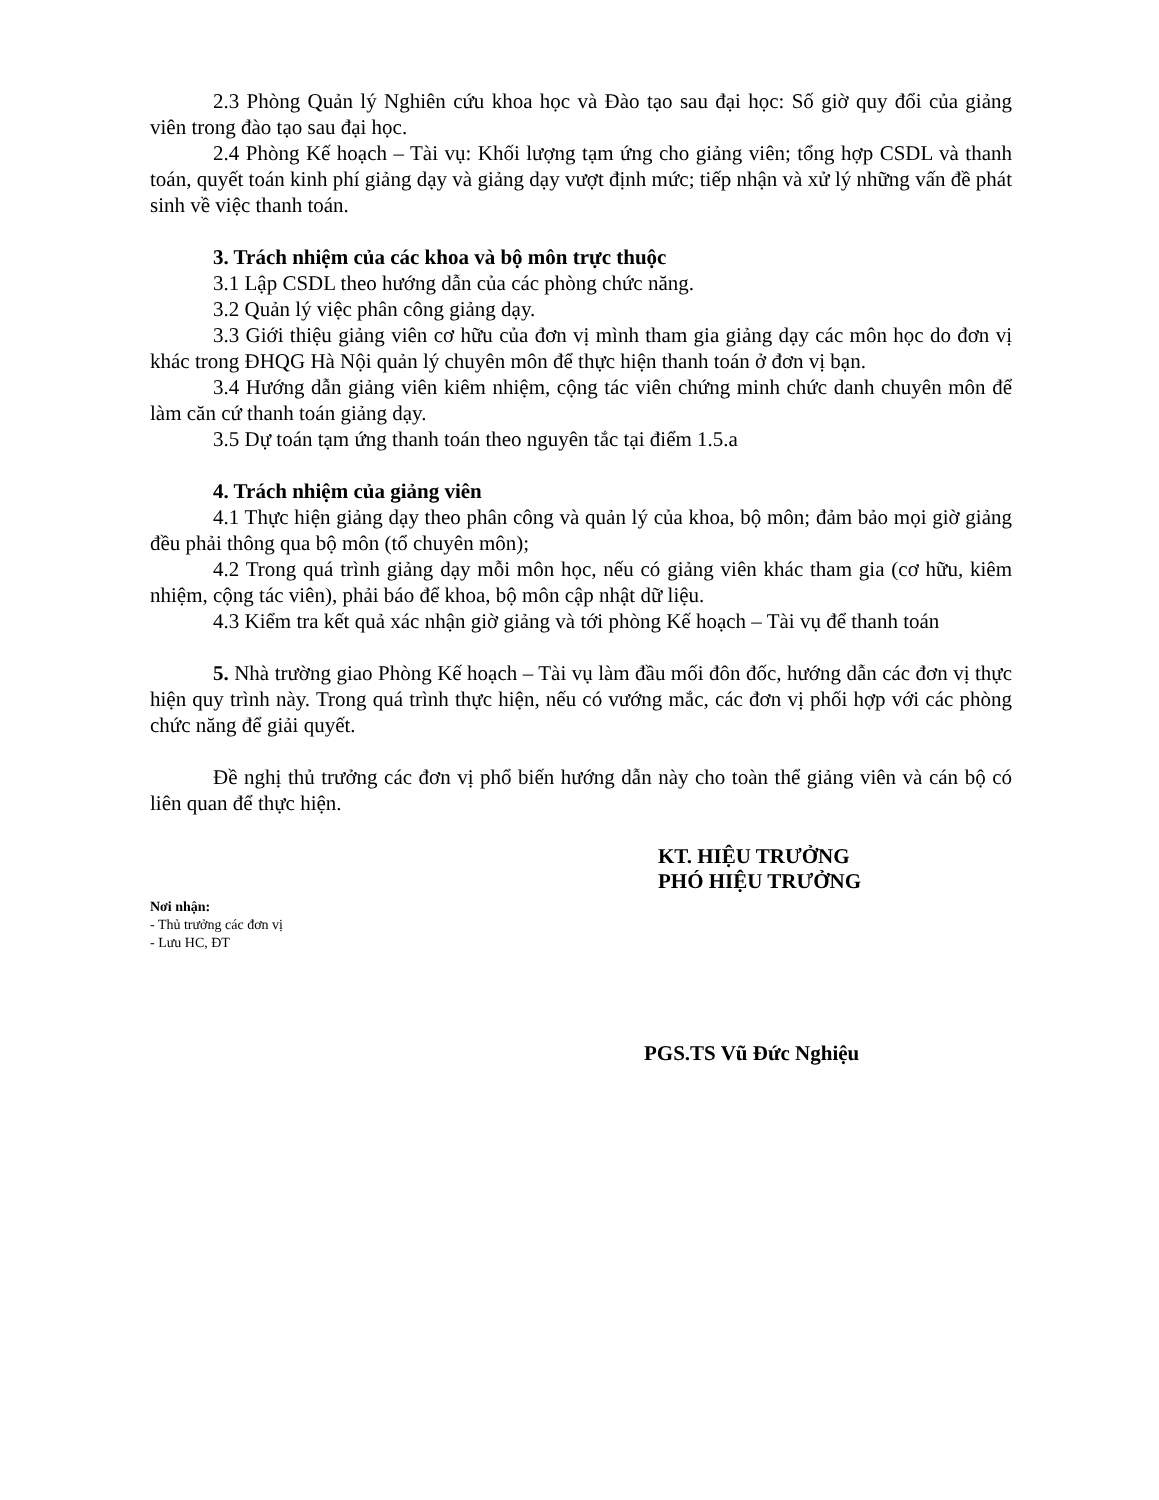2.3 Phòng Quản lý Nghiên cứu khoa học và Đào tạo sau đại học: Số giờ quy đổi của giảng viên trong đào tạo sau đại học.
2.4 Phòng Kế hoạch – Tài vụ: Khối lượng tạm ứng cho giảng viên; tổng hợp CSDL và thanh toán, quyết toán kinh phí giảng dạy và giảng dạy vượt định mức; tiếp nhận và xử lý những vấn đề phát sinh về việc thanh toán.
3. Trách nhiệm của các khoa và bộ môn trực thuộc
3.1 Lập CSDL theo hướng dẫn của các phòng chức năng.
3.2 Quản lý việc phân công giảng dạy.
3.3 Giới thiệu giảng viên cơ hữu của đơn vị mình tham gia giảng dạy các môn học do đơn vị khác trong ĐHQG Hà Nội quản lý chuyên môn để thực hiện thanh toán ở đơn vị bạn.
3.4 Hướng dẫn giảng viên kiêm nhiệm, cộng tác viên chứng minh chức danh chuyên môn để làm căn cứ thanh toán giảng dạy.
3.5 Dự toán tạm ứng thanh toán theo nguyên tắc tại điểm 1.5.a
4. Trách nhiệm của giảng viên
4.1 Thực hiện giảng dạy theo phân công và quản lý của khoa, bộ môn; đảm bảo mọi giờ giảng đều phải thông qua bộ môn (tổ chuyên môn);
4.2 Trong quá trình giảng dạy mỗi môn học, nếu có giảng viên khác tham gia (cơ hữu, kiêm nhiệm, cộng tác viên), phải báo để khoa, bộ môn cập nhật dữ liệu.
4.3 Kiểm tra kết quả xác nhận giờ giảng và tới phòng Kế hoạch – Tài vụ để thanh toán
5. Nhà trường giao Phòng Kế hoạch – Tài vụ làm đầu mối đôn đốc, hướng dẫn các đơn vị thực hiện quy trình này. Trong quá trình thực hiện, nếu có vướng mắc, các đơn vị phối hợp với các phòng chức năng để giải quyết.
Đề nghị thủ trưởng các đơn vị phổ biến hướng dẫn này cho toàn thể giảng viên và cán bộ có liên quan để thực hiện.
KT. HIỆU TRƯỞNG
PHÓ HIỆU TRƯỞNG
Nơi nhận:
- Thủ trưởng các đơn vị
- Lưu HC, ĐT
PGS.TS Vũ Đức Nghiệu